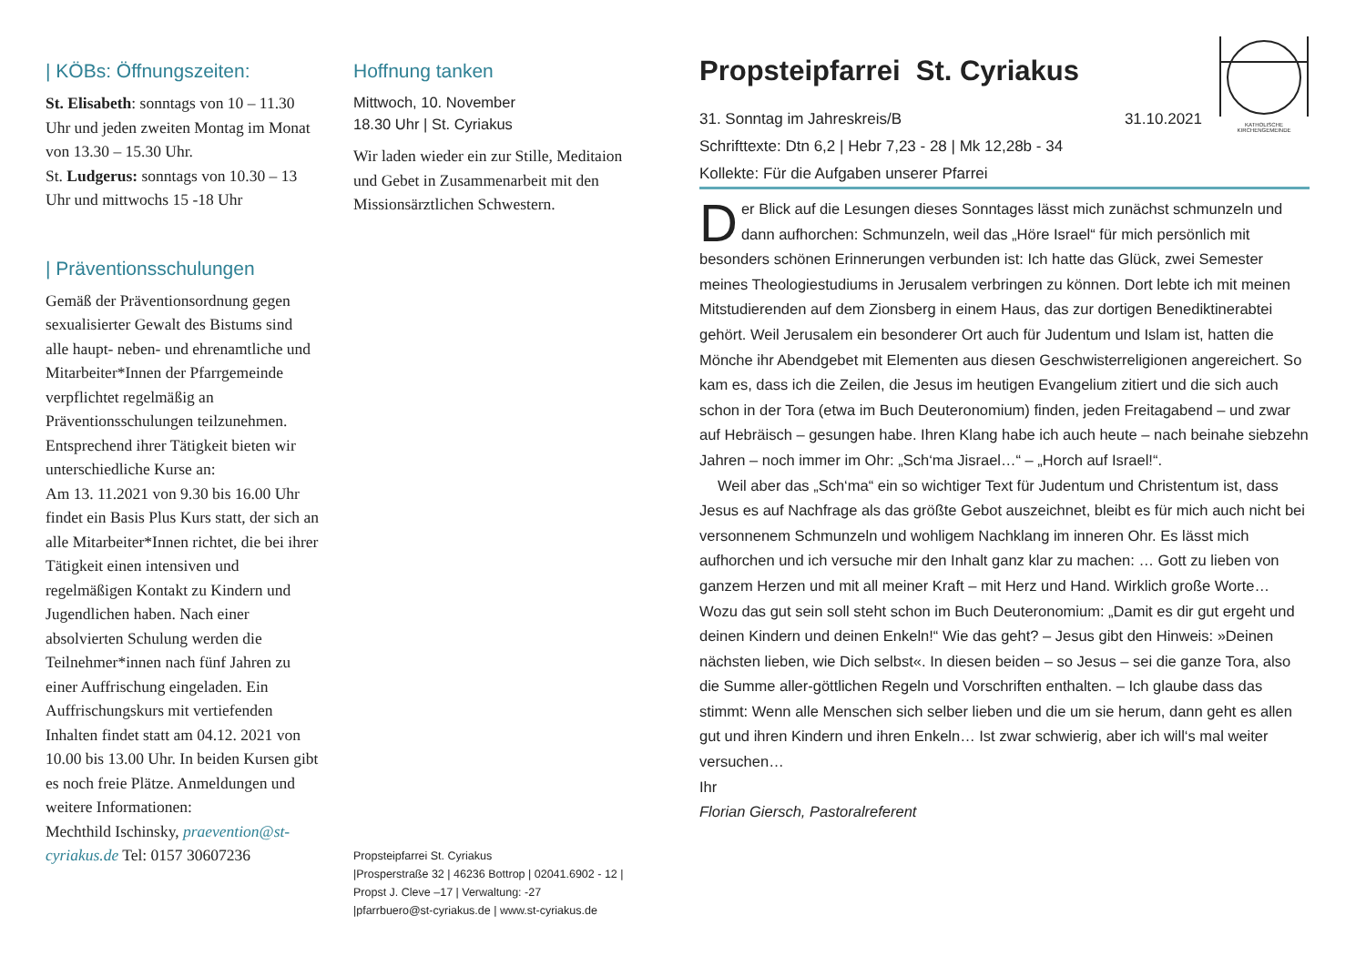| KÖBs: Öffnungszeiten:
St. Elisabeth: sonntags von 10 – 11.30 Uhr und jeden zweiten Montag im Monat von 13.30 – 15.30 Uhr.
St. Ludgerus: sonntags von 10.30 – 13 Uhr und mittwochs 15 -18 Uhr
| Präventionsschulungen
Gemäß der Präventionsordnung gegen sexualisierter Gewalt des Bistums sind alle haupt- neben- und ehrenamtliche und Mitarbeiter*Innen der Pfarrgemeinde verpflichtet regelmäßig an Präventionsschulungen teilzunehmen. Entsprechend ihrer Tätigkeit bieten wir unterschiedliche Kurse an:
Am 13. 11.2021 von 9.30 bis 16.00 Uhr findet ein Basis Plus Kurs statt, der sich an alle Mitarbeiter*Innen richtet, die bei ihrer Tätigkeit einen intensiven und regelmäßigen Kontakt zu Kindern und Jugendlichen haben. Nach einer absolvierten Schulung werden die Teilnehmer*innen nach fünf Jahren zu einer Auffrischung eingeladen. Ein Auffrischungskurs mit vertiefenden Inhalten findet statt am 04.12. 2021 von 10.00 bis 13.00 Uhr. In beiden Kursen gibt es noch freie Plätze. Anmeldungen und weitere Informationen:
Mechthild Ischinsky, praevention@st-cyriakus.de Tel: 0157 30607236
Hoffnung tanken
Mittwoch, 10. November
18.30 Uhr | St. Cyriakus
Wir laden wieder ein zur Stille, Meditaion und Gebet in Zusammenarbeit mit den Missionsärztlichen Schwestern.
Propsteipfarrei St. Cyriakus
|Prosperstraße 32 | 46236 Bottrop | 02041.6902 - 12 | Propst J. Cleve –17 | Verwaltung: -27
|pfarrbuero@st-cyriakus.de | www.st-cyriakus.de
Propsteipfarrei St. Cyriakus
31. Sonntag im Jahreskreis/B 31.10.2021
KATHOLISCHE KIRCHENGEMEINDE
Schrifttexte: Dtn 6,2 | Hebr 7,23 - 28 | Mk 12,28b - 34
Kollekte: Für die Aufgaben unserer Pfarrei
Der Blick auf die Lesungen dieses Sonntages lässt mich zunächst schmunzeln und dann aufhorchen: Schmunzeln, weil das „Höre Israel“ für mich persönlich mit besonders schönen Erinnerungen verbunden ist: Ich hatte das Glück, zwei Semester meines Theologiestudiums in Jerusalem verbringen zu können. Dort lebte ich mit meinen Mitstudierenden auf dem Zionsberg in einem Haus, das zur dortigen Benediktinerabtei gehört. Weil Jerusalem ein besonderer Ort auch für Judentum und Islam ist, hatten die Mönche ihr Abendgebet mit Elementen aus diesen Geschwisterreligionen angereichert. So kam es, dass ich die Zeilen, die Jesus im heutigen Evangelium zitiert und die sich auch schon in der Tora (etwa im Buch Deuteronomium) finden, jeden Freitagabend – und zwar auf Hebräisch – gesungen habe. Ihren Klang habe ich auch heute – nach beinahe siebzehn Jahren – noch immer im Ohr: „Sch‘ma Jisrael…“ – „Horch auf Israel!“.
Weil aber das „Sch‘ma“ ein so wichtiger Text für Judentum und Christentum ist, dass Jesus es auf Nachfrage als das größte Gebot auszeichnet, bleibt es für mich auch nicht bei versonnenem Schmunzeln und wohligem Nachklang im inneren Ohr. Es lässt mich aufhorchen und ich versuche mir den Inhalt ganz klar zu machen: … Gott zu lieben von ganzem Herzen und mit all meiner Kraft – mit Herz und Hand. Wirklich große Worte… Wozu das gut sein soll steht schon im Buch Deuteronomium: „Damit es dir gut ergeht und deinen Kindern und deinen Enkeln!“ Wie das geht? – Jesus gibt den Hinweis: »Deinen nächsten lieben, wie Dich selbst«. In diesen beiden – so Jesus – sei die ganze Tora, also die Summe aller-göttlichen Regeln und Vorschriften enthalten. – Ich glaube dass das stimmt: Wenn alle Menschen sich selber lieben und die um sie herum, dann geht es allen gut und ihren Kindern und ihren Enkeln… Ist zwar schwierig, aber ich will‘s mal weiter versuchen…
Ihr
Florian Giersch, Pastoralreferent